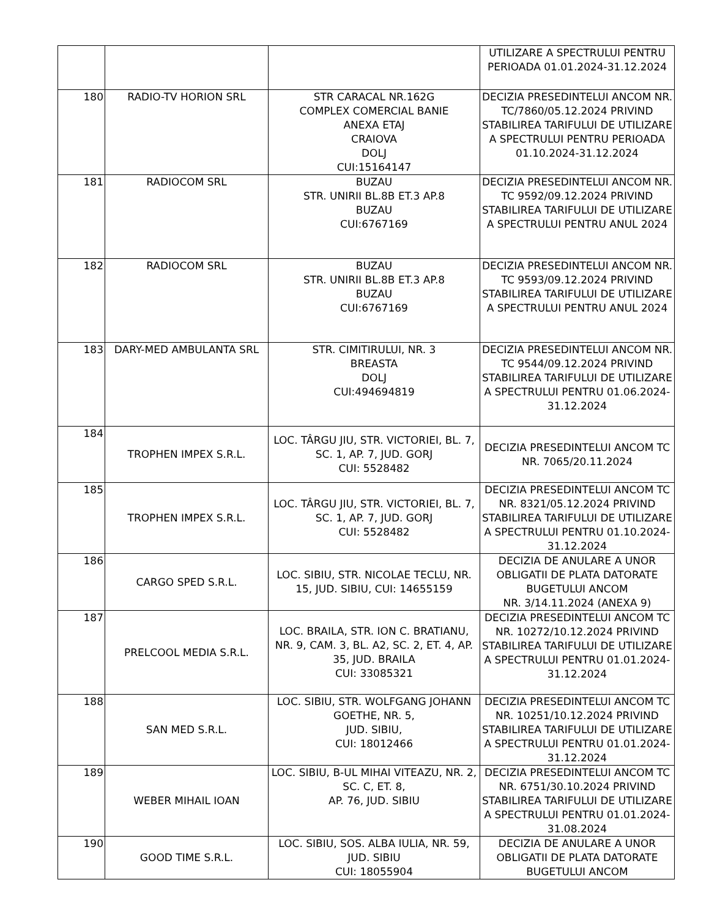| | | | UTILIZARE A SPECTRULUI PENTRU PERIOADA 01.01.2024-31.12.2024 |
| 180 | RADIO-TV HORION SRL | STR CARACAL NR.162G COMPLEX COMERCIAL BANIE ANEXA ETAJ CRAIOVA DOLJ CUI:15164147 | DECIZIA PRESEDINTELUI ANCOM NR. TC/7860/05.12.2024 PRIVIND STABILIREA TARIFULUI DE UTILIZARE A SPECTRULUI PENTRU PERIOADA 01.10.2024-31.12.2024 |
| 181 | RADIOCOM SRL | BUZAU STR. UNIRII BL.8B ET.3 AP.8 BUZAU CUI:6767169 | DECIZIA PRESEDINTELUI ANCOM NR. TC 9592/09.12.2024 PRIVIND STABILIREA TARIFULUI DE UTILIZARE A SPECTRULUI PENTRU ANUL 2024 |
| 182 | RADIOCOM SRL | BUZAU STR. UNIRII BL.8B ET.3 AP.8 BUZAU CUI:6767169 | DECIZIA PRESEDINTELUI ANCOM NR. TC 9593/09.12.2024 PRIVIND STABILIREA TARIFULUI DE UTILIZARE A SPECTRULUI PENTRU ANUL 2024 |
| 183 | DARY-MED AMBULANTA SRL | STR. CIMITIRULUI, NR. 3 BREASTA DOLJ CUI:494694819 | DECIZIA PRESEDINTELUI ANCOM NR. TC 9544/09.12.2024 PRIVIND STABILIREA TARIFULUI DE UTILIZARE A SPECTRULUI PENTRU 01.06.2024-31.12.2024 |
| 184 | TROPHEN IMPEX S.R.L. | LOC. TÂRGU JIU, STR. VICTORIEI, BL. 7, SC. 1, AP. 7, JUD. GORJ CUI: 5528482 | DECIZIA PRESEDINTELUI ANCOM TC NR. 7065/20.11.2024 |
| 185 | TROPHEN IMPEX S.R.L. | LOC. TÂRGU JIU, STR. VICTORIEI, BL. 7, SC. 1, AP. 7, JUD. GORJ CUI: 5528482 | DECIZIA PRESEDINTELUI ANCOM TC NR. 8321/05.12.2024 PRIVIND STABILIREA TARIFULUI DE UTILIZARE A SPECTRULUI PENTRU 01.10.2024-31.12.2024 |
| 186 | CARGO SPED S.R.L. | LOC. SIBIU, STR. NICOLAE TECLU, NR. 15, JUD. SIBIU, CUI: 14655159 | DECIZIA DE ANULARE A UNOR OBLIGATII DE PLATA DATORATE BUGETULUI ANCOM NR. 3/14.11.2024 (ANEXA 9) |
| 187 | PRELCOOL MEDIA S.R.L. | LOC. BRAILA, STR. ION C. BRATIANU, NR. 9, CAM. 3, BL. A2, SC. 2, ET. 4, AP. 35, JUD. BRAILA CUI: 33085321 | DECIZIA PRESEDINTELUI ANCOM TC NR. 10272/10.12.2024 PRIVIND STABILIREA TARIFULUI DE UTILIZARE A SPECTRULUI PENTRU 01.01.2024-31.12.2024 |
| 188 | SAN MED S.R.L. | LOC. SIBIU, STR. WOLFGANG JOHANN GOETHE, NR. 5, JUD. SIBIU, CUI: 18012466 | DECIZIA PRESEDINTELUI ANCOM TC NR. 10251/10.12.2024 PRIVIND STABILIREA TARIFULUI DE UTILIZARE A SPECTRULUI PENTRU 01.01.2024-31.12.2024 |
| 189 | WEBER MIHAIL IOAN | LOC. SIBIU, B-UL MIHAI VITEAZU, NR. 2, SC. C, ET. 8, AP. 76, JUD. SIBIU | DECIZIA PRESEDINTELUI ANCOM TC NR. 6751/30.10.2024 PRIVIND STABILIREA TARIFULUI DE UTILIZARE A SPECTRULUI PENTRU 01.01.2024-31.08.2024 |
| 190 | GOOD TIME S.R.L. | LOC. SIBIU, SOS. ALBA IULIA, NR. 59, JUD. SIBIU CUI: 18055904 | DECIZIA DE ANULARE A UNOR OBLIGATII DE PLATA DATORATE BUGETULUI ANCOM |